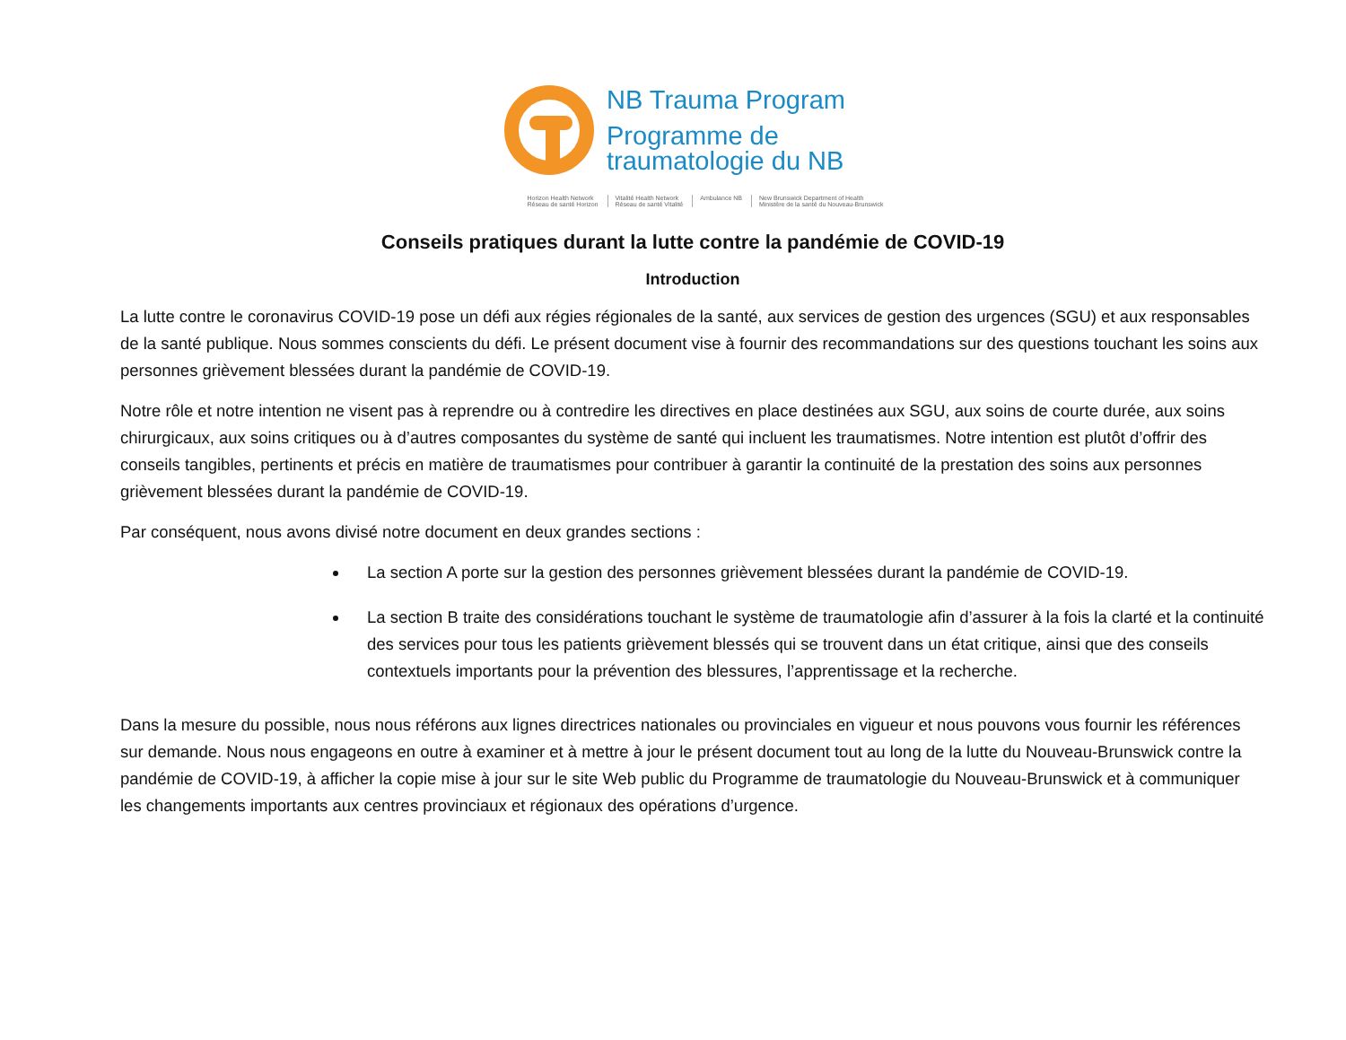NB Trauma Program
Programme de
traumatologie du NB
Horizon Health Network
Réseau de santé Horizon
Vitalité Health Network
Réseau de santé Vitalité
Ambulance NB New Brunswick Department of Health
Ministère de la santé du Nouveau-Brunswick
Conseils pratiques durant la lutte contre la pandémie de COVID-19
Introduction
La lutte contre le coronavirus COVID-19 pose un défi aux régies régionales de la santé, aux services de gestion des urgences (SGU) et aux responsables de la santé publique. Nous sommes conscients du défi. Le présent document vise à fournir des recommandations sur des questions touchant les soins aux personnes grièvement blessées durant la pandémie de COVID-19.
Notre rôle et notre intention ne visent pas à reprendre ou à contredire les directives en place destinées aux SGU, aux soins de courte durée, aux soins chirurgicaux, aux soins critiques ou à d’autres composantes du système de santé qui incluent les traumatismes. Notre intention est plutôt d’offrir des conseils tangibles, pertinents et précis en matière de traumatismes pour contribuer à garantir la continuité de la prestation des soins aux personnes grièvement blessées durant la pandémie de COVID-19.
Par conséquent, nous avons divisé notre document en deux grandes sections :
La section A porte sur la gestion des personnes grièvement blessées durant la pandémie de COVID-19.
La section B traite des considérations touchant le système de traumatologie afin d’assurer à la fois la clarté et la continuité des services pour tous les patients grièvement blessés qui se trouvent dans un état critique, ainsi que des conseils contextuels importants pour la prévention des blessures, l’apprentissage et la recherche.
Dans la mesure du possible, nous nous référons aux lignes directrices nationales ou provinciales en vigueur et nous pouvons vous fournir les références sur demande. Nous nous engageons en outre à examiner et à mettre à jour le présent document tout au long de la lutte du Nouveau-Brunswick contre la pandémie de COVID-19, à afficher la copie mise à jour sur le site Web public du Programme de traumatologie du Nouveau-Brunswick et à communiquer les changements importants aux centres provinciaux et régionaux des opérations d’urgence.